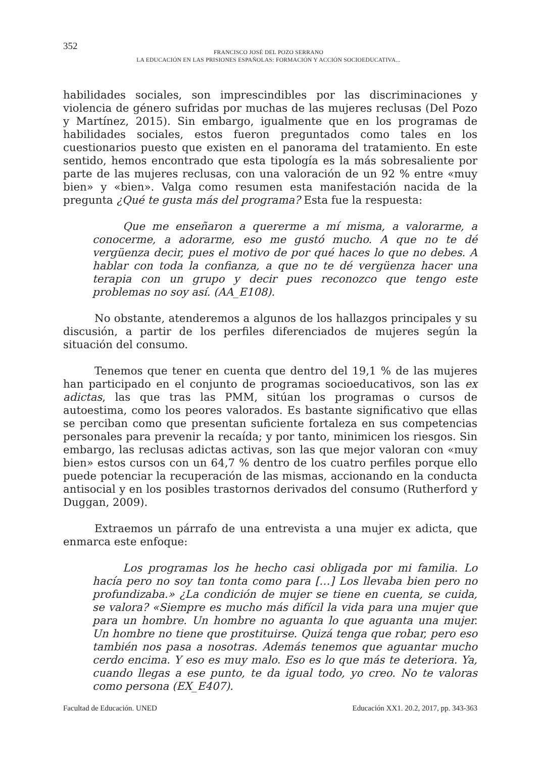352
FRANCISCO JOSÉ DEL POZO SERRANO
LA EDUCACIÓN EN LAS PRISIONES ESPAÑOLAS: FORMACIÓN Y ACCIÓN SOCIOEDUCATIVA...
habilidades sociales, son imprescindibles por las discriminaciones y violencia de género sufridas por muchas de las mujeres reclusas (Del Pozo y Martínez, 2015). Sin embargo, igualmente que en los programas de habilidades sociales, estos fueron preguntados como tales en los cuestionarios puesto que existen en el panorama del tratamiento. En este sentido, hemos encontrado que esta tipología es la más sobresaliente por parte de las mujeres reclusas, con una valoración de un 92 % entre «muy bien» y «bien». Valga como resumen esta manifestación nacida de la pregunta ¿Qué te gusta más del programa? Esta fue la respuesta:
Que me enseñaron a quererme a mí misma, a valorarme, a conocerme, a adorarme, eso me gustó mucho. A que no te dé vergüenza decir, pues el motivo de por qué haces lo que no debes. A hablar con toda la confianza, a que no te dé vergüenza hacer una terapia con un grupo y decir pues reconozco que tengo este problemas no soy así. (AA_E108).
No obstante, atenderemos a algunos de los hallazgos principales y su discusión, a partir de los perfiles diferenciados de mujeres según la situación del consumo.
Tenemos que tener en cuenta que dentro del 19,1 % de las mujeres han participado en el conjunto de programas socioeducativos, son las ex adictas, las que tras las PMM, sitúan los programas o cursos de autoestima, como los peores valorados. Es bastante significativo que ellas se perciban como que presentan suficiente fortaleza en sus competencias personales para prevenir la recaída; y por tanto, minimicen los riesgos. Sin embargo, las reclusas adictas activas, son las que mejor valoran con «muy bien» estos cursos con un 64,7 % dentro de los cuatro perfiles porque ello puede potenciar la recuperación de las mismas, accionando en la conducta antisocial y en los posibles trastornos derivados del consumo (Rutherford y Duggan, 2009).
Extraemos un párrafo de una entrevista a una mujer ex adicta, que enmarca este enfoque:
Los programas los he hecho casi obligada por mi familia. Lo hacía pero no soy tan tonta como para […] Los llevaba bien pero no profundizaba.» ¿La condición de mujer se tiene en cuenta, se cuida, se valora? «Siempre es mucho más difícil la vida para una mujer que para un hombre. Un hombre no aguanta lo que aguanta una mujer. Un hombre no tiene que prostituirse. Quizá tenga que robar, pero eso también nos pasa a nosotras. Además tenemos que aguantar mucho cerdo encima. Y eso es muy malo. Eso es lo que más te deteriora. Ya, cuando llegas a ese punto, te da igual todo, yo creo. No te valoras como persona (EX_E407).
Facultad de Educación. UNED Educación XX1. 20.2, 2017, pp. 343-363